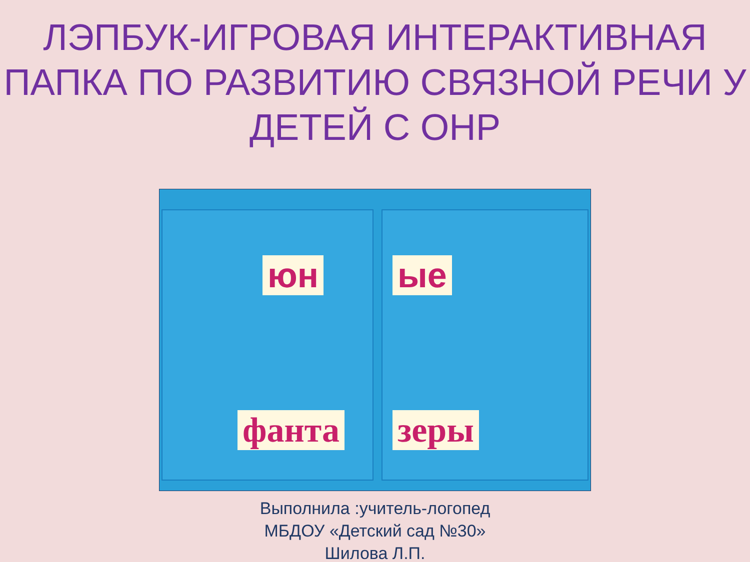ЛЭПБУК-ИГРОВАЯ ИНТЕРАКТИВНАЯ ПАПКА ПО РАЗВИТИЮ СВЯЗНОЙ РЕЧИ У ДЕТЕЙ С ОНР
юн
фанта
ые
зеры
Выполнила :учитель-логопед
МБДОУ «Детский сад №30»
Шилова Л.П.